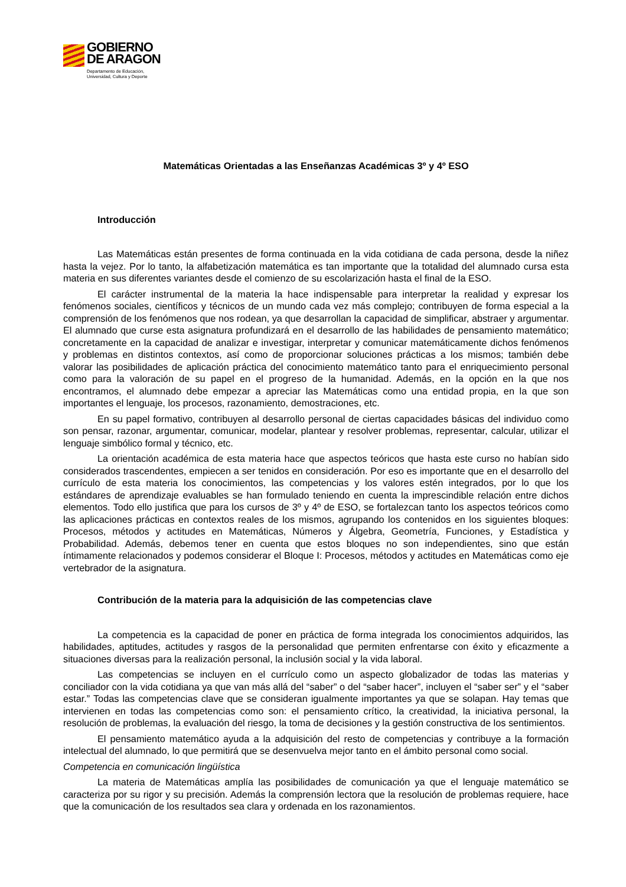GOBIERNO
DE ARAGON
Departamento de Educación,
Universidad, Cultura y Deporte
Matemáticas Orientadas a las Enseñanzas Académicas 3º y 4º ESO
Introducción
Las Matemáticas están presentes de forma continuada en la vida cotidiana de cada persona, desde la niñez hasta la vejez. Por lo tanto, la alfabetización matemática es tan importante que la totalidad del alumnado cursa esta materia en sus diferentes variantes desde el comienzo de su escolarización hasta el final de la ESO.
El carácter instrumental de la materia la hace indispensable para interpretar la realidad y expresar los fenómenos sociales, científicos y técnicos de un mundo cada vez más complejo; contribuyen de forma especial a la comprensión de los fenómenos que nos rodean, ya que desarrollan la capacidad de simplificar, abstraer y argumentar. El alumnado que curse esta asignatura profundizará en el desarrollo de las habilidades de pensamiento matemático; concretamente en la capacidad de analizar e investigar, interpretar y comunicar matemáticamente dichos fenómenos y problemas en distintos contextos, así como de proporcionar soluciones prácticas a los mismos; también debe valorar las posibilidades de aplicación práctica del conocimiento matemático tanto para el enriquecimiento personal como para la valoración de su papel en el progreso de la humanidad. Además, en la opción en la que nos encontramos, el alumnado debe empezar a apreciar las Matemáticas como una entidad propia, en la que son importantes el lenguaje, los procesos, razonamiento, demostraciones, etc.
En su papel formativo, contribuyen al desarrollo personal de ciertas capacidades básicas del individuo como son pensar, razonar, argumentar, comunicar, modelar, plantear y resolver problemas, representar, calcular, utilizar el lenguaje simbólico formal y técnico, etc.
La orientación académica de esta materia hace que aspectos teóricos que hasta este curso no habían sido considerados trascendentes, empiecen a ser tenidos en consideración. Por eso es importante que en el desarrollo del currículo de esta materia los conocimientos, las competencias y los valores estén integrados, por lo que los estándares de aprendizaje evaluables se han formulado teniendo en cuenta la imprescindible relación entre dichos elementos. Todo ello justifica que para los cursos de 3º y 4º de ESO, se fortalezcan tanto los aspectos teóricos como las aplicaciones prácticas en contextos reales de los mismos, agrupando los contenidos en los siguientes bloques: Procesos, métodos y actitudes en Matemáticas, Números y Álgebra, Geometría, Funciones, y Estadística y Probabilidad. Además, debemos tener en cuenta que estos bloques no son independientes, sino que están íntimamente relacionados y podemos considerar el Bloque I: Procesos, métodos y actitudes en Matemáticas como eje vertebrador de la asignatura.
Contribución de la materia para la adquisición de las competencias clave
La competencia es la capacidad de poner en práctica de forma integrada los conocimientos adquiridos, las habilidades, aptitudes, actitudes y rasgos de la personalidad que permiten enfrentarse con éxito y eficazmente a situaciones diversas para la realización personal, la inclusión social y la vida laboral.
Las competencias se incluyen en el currículo como un aspecto globalizador de todas las materias y conciliador con la vida cotidiana ya que van más allá del “saber” o del “saber hacer”, incluyen el “saber ser” y el “saber estar.” Todas las competencias clave que se consideran igualmente importantes ya que se solapan. Hay temas que intervienen en todas las competencias como son: el pensamiento crítico, la creatividad, la iniciativa personal, la resolución de problemas, la evaluación del riesgo, la toma de decisiones y la gestión constructiva de los sentimientos.
El pensamiento matemático ayuda a la adquisición del resto de competencias y contribuye a la formación intelectual del alumnado, lo que permitirá que se desenvuelva mejor tanto en el ámbito personal como social.
Competencia en comunicación lingüística
La materia de Matemáticas amplía las posibilidades de comunicación ya que el lenguaje matemático se caracteriza por su rigor y su precisión. Además la comprensión lectora que la resolución de problemas requiere, hace que la comunicación de los resultados sea clara y ordenada en los razonamientos.